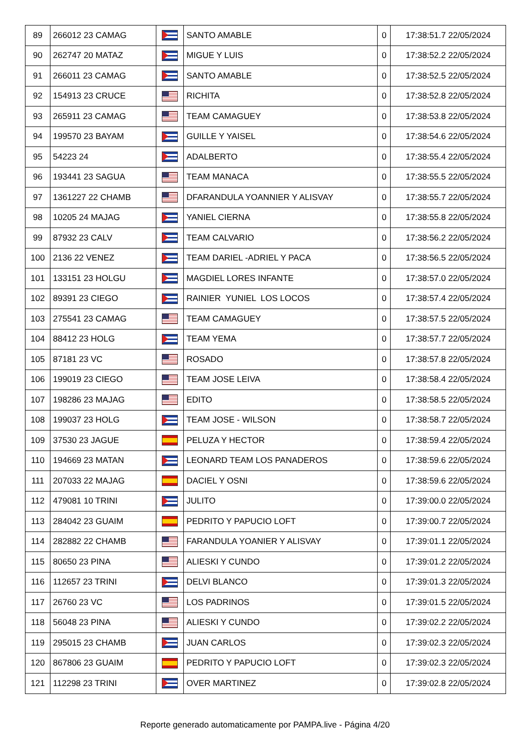| 89 | 266012 23 CAMAG | | SANTO AMABLE | 0 | 17:38:51.7 22/05/2024 |
| 90 | 262747 20 MATAZ | | MIGUE Y LUIS | 0 | 17:38:52.2 22/05/2024 |
| 91 | 266011 23 CAMAG | | SANTO AMABLE | 0 | 17:38:52.5 22/05/2024 |
| 92 | 154913 23 CRUCE | | RICHITA | 0 | 17:38:52.8 22/05/2024 |
| 93 | 265911 23 CAMAG | | TEAM CAMAGUEY | 0 | 17:38:53.8 22/05/2024 |
| 94 | 199570 23 BAYAM | | GUILLE Y YAISEL | 0 | 17:38:54.6 22/05/2024 |
| 95 | 54223 24 | | ADALBERTO | 0 | 17:38:55.4 22/05/2024 |
| 96 | 193441 23 SAGUA | | TEAM MANACA | 0 | 17:38:55.5 22/05/2024 |
| 97 | 1361227 22 CHAMB | | DFARANDULA YOANNIER Y ALISVAY | 0 | 17:38:55.7 22/05/2024 |
| 98 | 10205 24 MAJAG | | YANIEL CIERNA | 0 | 17:38:55.8 22/05/2024 |
| 99 | 87932 23 CALV | | TEAM CALVARIO | 0 | 17:38:56.2 22/05/2024 |
| 100 | 2136 22 VENEZ | | TEAM DARIEL -ADRIEL Y PACA | 0 | 17:38:56.5 22/05/2024 |
| 101 | 133151 23 HOLGU | | MAGDIEL LORES INFANTE | 0 | 17:38:57.0 22/05/2024 |
| 102 | 89391 23 CIEGO | | RAINIER YUNIEL LOS LOCOS | 0 | 17:38:57.4 22/05/2024 |
| 103 | 275541 23 CAMAG | | TEAM CAMAGUEY | 0 | 17:38:57.5 22/05/2024 |
| 104 | 88412 23 HOLG | | TEAM YEMA | 0 | 17:38:57.7 22/05/2024 |
| 105 | 87181 23 VC | | ROSADO | 0 | 17:38:57.8 22/05/2024 |
| 106 | 199019 23 CIEGO | | TEAM JOSE LEIVA | 0 | 17:38:58.4 22/05/2024 |
| 107 | 198286 23 MAJAG | | EDITO | 0 | 17:38:58.5 22/05/2024 |
| 108 | 199037 23 HOLG | | TEAM JOSE - WILSON | 0 | 17:38:58.7 22/05/2024 |
| 109 | 37530 23 JAGUE | | PELUZA Y HECTOR | 0 | 17:38:59.4 22/05/2024 |
| 110 | 194669 23 MATAN | | LEONARD TEAM LOS PANADEROS | 0 | 17:38:59.6 22/05/2024 |
| 111 | 207033 22 MAJAG | | DACIEL Y OSNI | 0 | 17:38:59.6 22/05/2024 |
| 112 | 479081 10 TRINI | | JULITO | 0 | 17:39:00.0 22/05/2024 |
| 113 | 284042 23 GUAIM | | PEDRITO Y PAPUCIO LOFT | 0 | 17:39:00.7 22/05/2024 |
| 114 | 282882 22 CHAMB | | FARANDULA YOANIER Y ALISVAY | 0 | 17:39:01.1 22/05/2024 |
| 115 | 80650 23 PINA | | ALIESKI Y CUNDO | 0 | 17:39:01.2 22/05/2024 |
| 116 | 112657 23 TRINI | | DELVI BLANCO | 0 | 17:39:01.3 22/05/2024 |
| 117 | 26760 23 VC | | LOS PADRINOS | 0 | 17:39:01.5 22/05/2024 |
| 118 | 56048 23 PINA | | ALIESKI Y CUNDO | 0 | 17:39:02.2 22/05/2024 |
| 119 | 295015 23 CHAMB | | JUAN CARLOS | 0 | 17:39:02.3 22/05/2024 |
| 120 | 867806 23 GUAIM | | PEDRITO Y PAPUCIO LOFT | 0 | 17:39:02.3 22/05/2024 |
| 121 | 112298 23 TRINI | | OVER MARTINEZ | 0 | 17:39:02.8 22/05/2024 |
Reporte generado automaticamente por PAMPA.live - Página 4/20